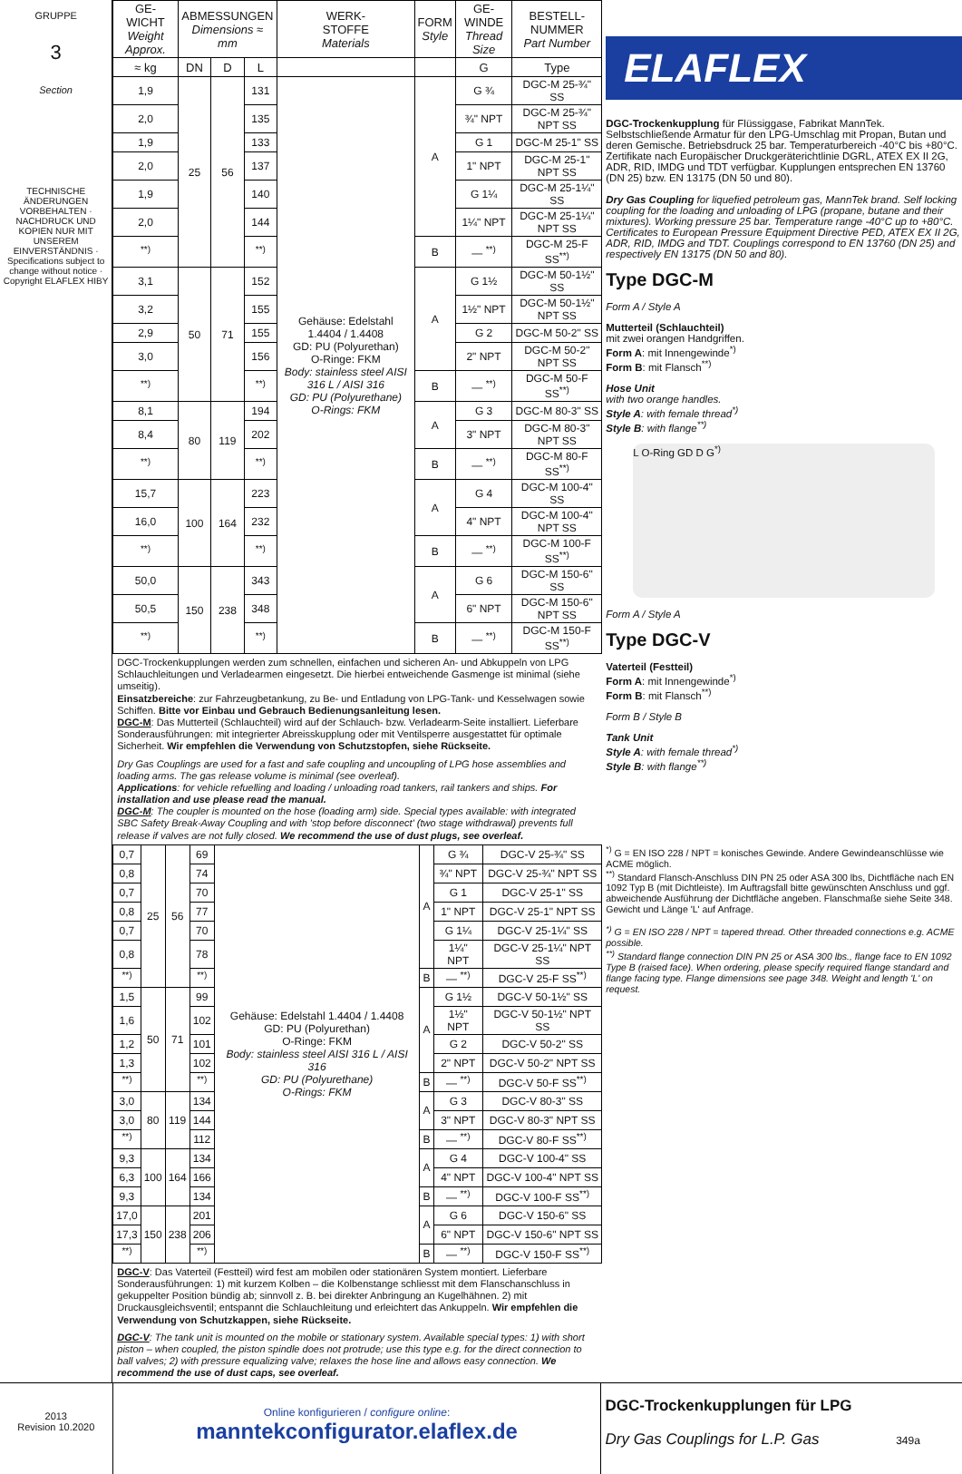GRUPPE
3
Section
TECHNISCHE ÄNDERUNGEN VORBEHALTEN · NACHDRUCK UND KOPIEN NUR MIT UNSEREM EINVERSTÄNDNIS · Specifications subject to change without notice · Copyright ELAFLEX HIBY
| GE- WICHT Weight Approx. | ABMESSUNGEN Dimensions ≈ mm | | | WERK- STOFFE Materials | FORM Style | GE- WINDE Thread Size | BESTELL- NUMMER Part Number |
| --- | --- | --- | --- | --- | --- | --- | --- |
| ≈ kg | DN | D | L | | | G | Type |
| 1,9 | 25 | 56 | 131 | Gehäuse: Edelstahl 1.4404 / 1.4408 GD: PU (Polyurethan) O-Ringe: FKM Body: stainless steel AISI 316 L / AISI 316 GD: PU (Polyurethane) O-Rings: FKM | A | G ¾ | DGC-M 25-¾" SS |
| 2,0 | | | 135 | | | ¾" NPT | DGC-M 25-¾" NPT SS |
| 1,9 | | | 133 | | | G 1 | DGC-M 25-1" SS |
| 2,0 | | | 137 | | | 1" NPT | DGC-M 25-1" NPT SS |
| 1,9 | | | 140 | | | G 1¼ | DGC-M 25-1¼" SS |
| 2,0 | | | 144 | | | 1¼" NPT | DGC-M 25-1¼" NPT SS |
| <sup>**)</sup> | | | <sup>**)</sup> | | B | — <sup>**)</sup> | DGC-M 25-F SS<sup>**)</sup> |
| 3,1 | 50 | 71 | 152 | | A | G 1½ | DGC-M 50-1½" SS |
| 3,2 | | | 155 | | | 1½" NPT | DGC-M 50-1½" NPT SS |
| 2,9 | | | 155 | | | G 2 | DGC-M 50-2" SS |
| 3,0 | | | 156 | | | 2" NPT | DGC-M 50-2" NPT SS |
| <sup>**)</sup> | | | <sup>**)</sup> | | B | — <sup>**)</sup> | DGC-M 50-F SS<sup>**)</sup> |
| 8,1 | 80 | 119 | 194 | | A | G 3 | DGC-M 80-3" SS |
| 8,4 | | | 202 | | | 3" NPT | DGC-M 80-3" NPT SS |
| <sup>**)</sup> | | | <sup>**)</sup> | | B | — <sup>**)</sup> | DGC-M 80-F SS<sup>**)</sup> |
| 15,7 | 100 | 164 | 223 | | A | G 4 | DGC-M 100-4" SS |
| 16,0 | | | 232 | | | 4" NPT | DGC-M 100-4" NPT SS |
| <sup>**)</sup> | | | <sup>**)</sup> | | B | — <sup>**)</sup> | DGC-M 100-F SS<sup>**)</sup> |
| 50,0 | 150 | 238 | 343 | | A | G 6 | DGC-M 150-6" SS |
| 50,5 | | | 348 | | | 6" NPT | DGC-M 150-6" NPT SS |
| <sup>**)</sup> | | | <sup>**)</sup> | | B | — <sup>**)</sup> | DGC-M 150-F SS<sup>**)</sup> |
DGC-Trockenkupplungen werden zum schnellen, einfachen und sicheren An- und Abkuppeln von LPG Schlauchleitungen und Verladearmen eingesetzt. Die hierbei entweichende Gasmenge ist minimal (siehe umseitig).
Einsatzbereiche: zur Fahrzeugbetankung, zu Be- und Entladung von LPG-Tank- und Kesselwagen sowie Schiffen. Bitte vor Einbau und Gebrauch Bedienungsanleitung lesen.
DGC-M: Das Mutterteil (Schlauchteil) wird auf der Schlauch- bzw. Verladearm-Seite installiert. Lieferbare Sonderausführungen: mit integrierter Abreisskupplung oder mit Ventilsperre ausgestattet für optimale Sicherheit. Wir empfehlen die Verwendung von Schutzstopfen, siehe Rückseite.
Dry Gas Couplings are used for a fast and safe coupling and uncoupling of LPG hose assemblies and loading arms. The gas release volume is minimal (see overleaf).
Applications: for vehicle refuelling and loading / unloading road tankers, rail tankers and ships. For installation and use please read the manual.
DGC-M: The coupler is mounted on the hose (loading arm) side. Special types available: with integrated SBC Safety Break-Away Coupling and with 'stop before disconnect' (two stage withdrawal) prevents full release if valves are not fully closed. We recommend the use of dust plugs, see overleaf.
| 0,7 | 25 | 56 | 69 | Gehäuse: Edelstahl 1.4404 / 1.4408 GD: PU (Polyurethan) O-Ringe: FKM Body: stainless steel AISI 316 L / AISI 316 GD: PU (Polyurethane) O-Rings: FKM | A | G ¾ | DGC-V 25-¾" SS |
| 0,8 | | | 74 | | | ¾" NPT | DGC-V 25-¾" NPT SS |
| 0,7 | | | 70 | | | G 1 | DGC-V 25-1" SS |
| 0,8 | | | 77 | | | 1" NPT | DGC-V 25-1" NPT SS |
| 0,7 | | | 70 | | | G 1¼ | DGC-V 25-1¼" SS |
| 0,8 | | | 78 | | | 1¼" NPT | DGC-V 25-1¼" NPT SS |
| <sup>**)</sup> | | | <sup>**)</sup> | | B | — <sup>**)</sup> | DGC-V 25-F SS<sup>**)</sup> |
| 1,5 | 50 | 71 | 99 | | A | G 1½ | DGC-V 50-1½" SS |
| 1,6 | | | 102 | | | 1½" NPT | DGC-V 50-1½" NPT SS |
| 1,2 | | | 101 | | | G 2 | DGC-V 50-2" SS |
| 1,3 | | | 102 | | | 2" NPT | DGC-V 50-2" NPT SS |
| <sup>**)</sup> | | | <sup>**)</sup> | | B | — <sup>**)</sup> | DGC-V 50-F SS<sup>**)</sup> |
| 3,0 | 80 | 119 | 134 | | A | G 3 | DGC-V 80-3" SS |
| 3,0 | | | 144 | | | 3" NPT | DGC-V 80-3" NPT SS |
| <sup>**)</sup> | | | 112 | | B | — <sup>**)</sup> | DGC-V 80-F SS<sup>**)</sup> |
| 9,3 | 100 | 164 | 134 | | A | G 4 | DGC-V 100-4" SS |
| 6,3 | | | 166 | | | 4" NPT | DGC-V 100-4" NPT SS |
| 9,3 | | | 134 | | B | — <sup>**)</sup> | DGC-V 100-F SS<sup>**)</sup> |
| 17,0 | 150 | 238 | 201 | | A | G 6 | DGC-V 150-6" SS |
| 17,3 | | | 206 | | | 6" NPT | DGC-V 150-6" NPT SS |
| <sup>**)</sup> | | | <sup>**)</sup> | | B | — <sup>**)</sup> | DGC-V 150-F SS<sup>**)</sup> |
DGC-V: Das Vaterteil (Festteil) wird fest am mobilen oder stationären System montiert. Lieferbare Sonderausführungen: 1) mit kurzem Kolben – die Kolbenstange schliesst mit dem Flanschanschluss in gekuppelter Position bündig ab; sinnvoll z. B. bei direkter Anbringung an Kugelhähnen. 2) mit Druckausgleichsventil; entspannt die Schlauchleitung und erleichtert das Ankuppeln. Wir empfehlen die Verwendung von Schutzkappen, siehe Rückseite.
DGC-V: The tank unit is mounted on the mobile or stationary system. Available special types: 1) with short piston – when coupled, the piston spindle does not protrude; use this type e.g. for the direct connection to ball valves; 2) with pressure equalizing valve; relaxes the hose line and allows easy connection. We recommend the use of dust caps, see overleaf.
ELAFLEX
DGC-Trockenkupplung für Flüssiggase, Fabrikat MannTek. Selbstschließende Armatur für den LPG-Umschlag mit Propan, Butan und deren Gemische. Betriebsdruck 25 bar. Temperaturbereich -40°C bis +80°C. Zertifikate nach Europäischer Druckgeräterichtlinie DGRL, ATEX EX II 2G, ADR, RID, IMDG und TDT verfügbar. Kupplungen entsprechen EN 13760 (DN 25) bzw. EN 13175 (DN 50 und 80).
Dry Gas Coupling for liquefied petroleum gas, MannTek brand. Self locking coupling for the loading and unloading of LPG (propane, butane and their mixtures). Working pressure 25 bar. Temperature range -40°C up to +80°C. Certificates to European Pressure Equipment Directive PED, ATEX EX II 2G, ADR, RID, IMDG and TDT. Couplings correspond to EN 13760 (DN 25) and respectively EN 13175 (DN 50 and 80).
Type DGC-M
Form A / Style A
Mutterteil (Schlauchteil)
mit zwei orangen Handgriffen.
Form A: mit Innengewinde<sup>*)</sup>
Form B: mit Flansch<sup>**)</sup>
Hose Unit
with two orange handles.
Style A: with female thread<sup>*)</sup>
Style B: with flange<sup>**)</sup>
L O-Ring GD D G<sup>*)</sup>
Form A / Style A
Type DGC-V
Vaterteil (Festteil)
Form A: mit Innengewinde<sup>*)</sup>
Form B: mit Flansch<sup>**)</sup>
Form B / Style B
Tank Unit
Style A: with female thread<sup>*)</sup>
Style B: with flange<sup>**)</sup>
<sup>*)</sup> G = EN ISO 228 / NPT = konisches Gewinde. Andere Gewindeanschlüsse wie ACME möglich.
<sup>**)</sup> Standard Flansch-Anschluss DIN PN 25 oder ASA 300 lbs, Dichtfläche nach EN 1092 Typ B (mit Dichtleiste). Im Auftragsfall bitte gewünschten Anschluss und ggf. abweichende Ausführung der Dichtfläche angeben. Flanschmaße siehe Seite 348. Gewicht und Länge 'L' auf Anfrage.
<sup>*)</sup> G = EN ISO 228 / NPT = tapered thread. Other threaded connections e.g. ACME possible.
<sup>**)</sup> Standard flange connection DIN PN 25 or ASA 300 lbs., flange face to EN 1092 Type B (raised face). When ordering, please specify required flange standard and flange facing type. Flange dimensions see page 348. Weight and length 'L' on request.
2013
Revision 10.2020
Online konfigurieren / configure online:
manntekconfigurator.elaflex.de
DGC-Trockenkupplungen für LPG
Dry Gas Couplings for L.P. Gas 349a